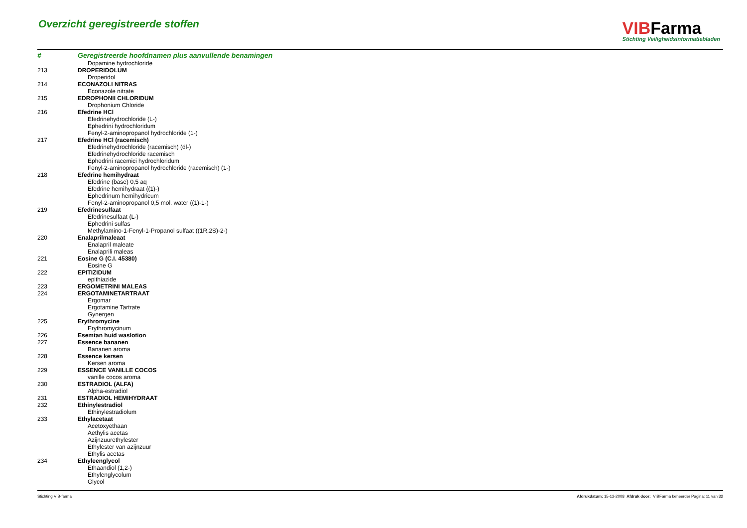Overzicht geregistreerde stoffen
VIBFarma
Stichting Veiligheidsinformatiebladen
| # | Geregistreerde hoofdnamen plus aanvullende benamingen |
| --- | --- |
| | Dopamine hydrochloride |
| 213 | DROPERIDOLUM |
| | Droperidol |
| 214 | ECONAZOLI NITRAS |
| | Econazole nitrate |
| 215 | EDROPHONII CHLORIDUM |
| | Drophonium Chloride |
| 216 | Efedrine HCl |
| | Efedrinehydrochloride (L-) |
| | Ephedrini hydrochloridum |
| | Fenyl-2-aminopropanol hydrochloride (1-) |
| 217 | Efedrine HCl (racemisch) |
| | Efedrinehydrochloride (racemisch) (dl-) |
| | Efedrinehydrochloride racemisch |
| | Ephedrini racemici hydrochloridum |
| | Fenyl-2-aminopropanol hydrochloride (racemisch) (1-) |
| 218 | Efedrine hemihydraat |
| | Efedrine (base) 0,5 aq |
| | Efedrine hemihydraat ((1)-) |
| | Ephedrinum hemihydricum |
| | Fenyl-2-aminopropanol 0,5 mol. water ((1)-1-) |
| 219 | Efedrinesulfaat |
| | Efedrinesulfaat (L-) |
| | Ephedrini sulfas |
| | Methylamino-1-Fenyl-1-Propanol sulfaat ((1R,2S)-2-) |
| 220 | Enalaprilmaleaat |
| | Enalapril maleate |
| | Enalaprili maleas |
| 221 | Eosine G (C.I. 45380) |
| | Eosine G |
| 222 | EPITIZIDUM |
| | epithiazide |
| 223 | ERGOMETRINI MALEAS |
| 224 | ERGOTAMINETARTRAAT |
| | Ergomar |
| | Ergotamine Tartrate |
| | Gynergen |
| 225 | Erythromycine |
| | Erythromycinum |
| 226 | Esemtan huid waslotion |
| 227 | Essence bananen |
| | Bananen aroma |
| 228 | Essence kersen |
| | Kersen aroma |
| 229 | ESSENCE VANILLE COCOS |
| | vanille cocos aroma |
| 230 | ESTRADIOL (ALFA) |
| | Alpha-estradiol |
| 231 | ESTRADIOL HEMIHYDRAAT |
| 232 | Ethinylestradiol |
| | Ethinylestradiolum |
| 233 | Ethylacetaat |
| | Acetoxyethaan |
| | Aethylis acetas |
| | Azijnzuurethylester |
| | Ethylester van azijnzuur |
| | Ethylis acetas |
| 234 | Ethyleenglycol |
| | Ethaandiol (1,2-) |
| | Ethylenglycolum |
| | Glycol |
Stichting VIB-farma Afdrukdatum: 15-12-2008 Afdruk door: VIBFarma beheerder Pagina: 11 van 32